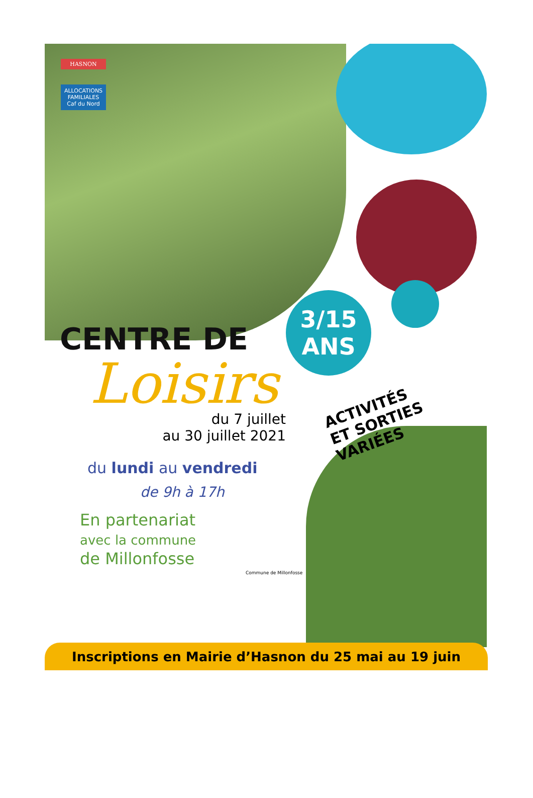HASNON
ALLOCATIONS FAMILIALES
Caf du Nord
CENTRE DE
Loisirs
du 7 juillet
au 30 juillet 2021
du lundi au vendredi
de 9h à 17h
En partenariat
avec la commune
de Millonfosse
Commune de Millonfosse
3/15
ANS
ACTIVITÉS
ET SORTIES VARIÉES
Inscriptions en Mairie d’Hasnon du 25 mai au 19 juin